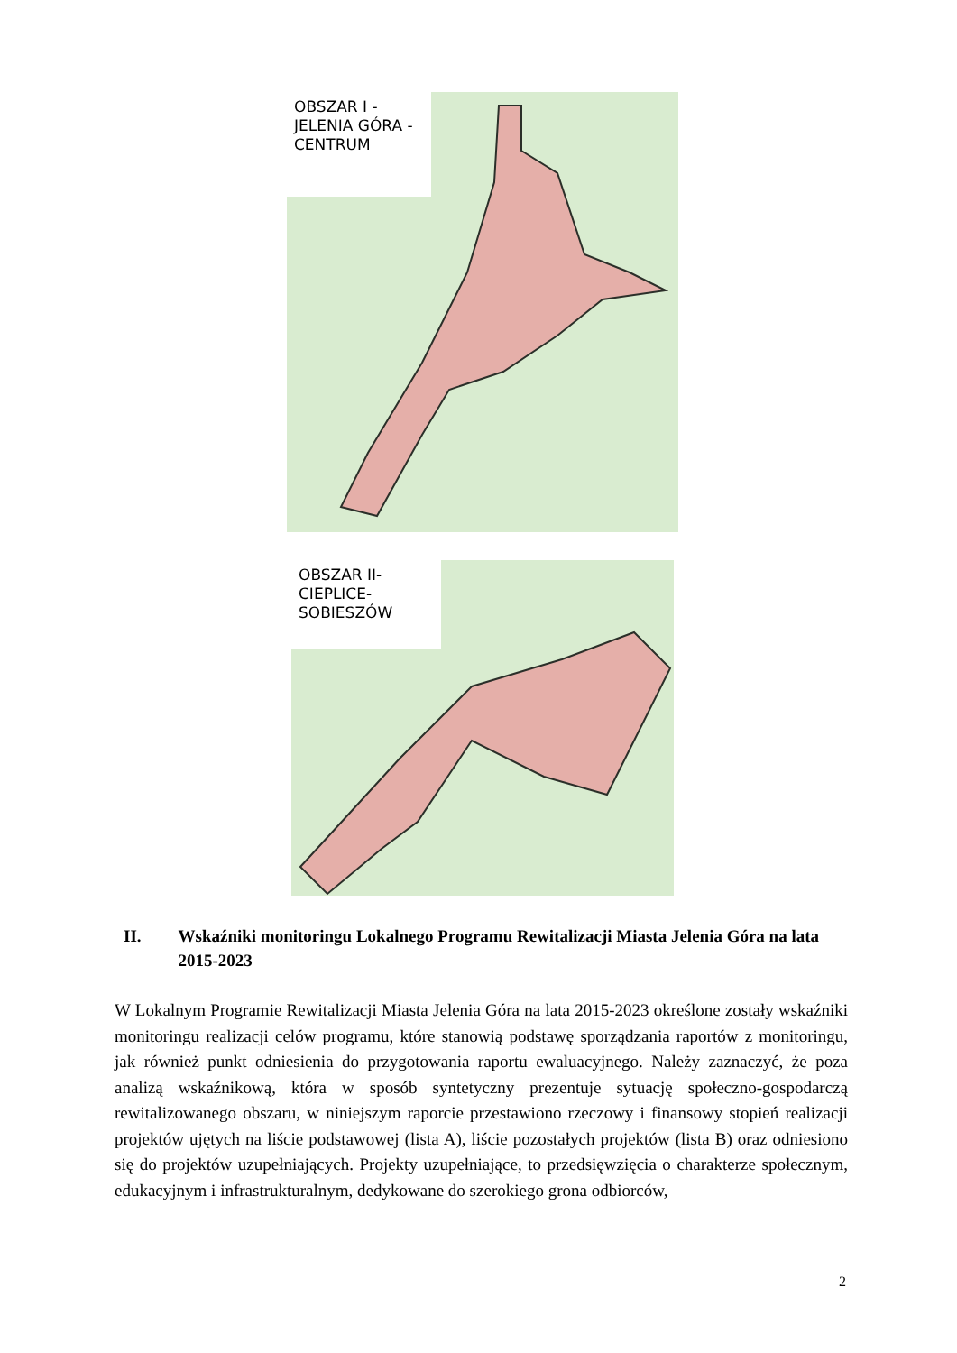OBSZAR I -
JELENIA GÓRA -
CENTRUM
OBSZAR II-
CIEPLICE-
SOBIESZÓW
II. Wskaźniki monitoringu Lokalnego Programu Rewitalizacji Miasta Jelenia Góra na lata 2015-2023
W Lokalnym Programie Rewitalizacji Miasta Jelenia Góra na lata 2015-2023 określone zostały wskaźniki monitoringu realizacji celów programu, które stanowią podstawę sporządzania raportów z monitoringu, jak również punkt odniesienia do przygotowania raportu ewaluacyjnego. Należy zaznaczyć, że poza analizą wskaźnikową, która w sposób syntetyczny prezentuje sytuację społeczno-gospodarczą rewitalizowanego obszaru, w niniejszym raporcie przestawiono rzeczowy i finansowy stopień realizacji projektów ujętych na liście podstawowej (lista A), liście pozostałych projektów (lista B) oraz odniesiono się do projektów uzupełniających. Projekty uzupełniające, to przedsięwzięcia o charakterze społecznym, edukacyjnym i infrastrukturalnym, dedykowane do szerokiego grona odbiorców,
2